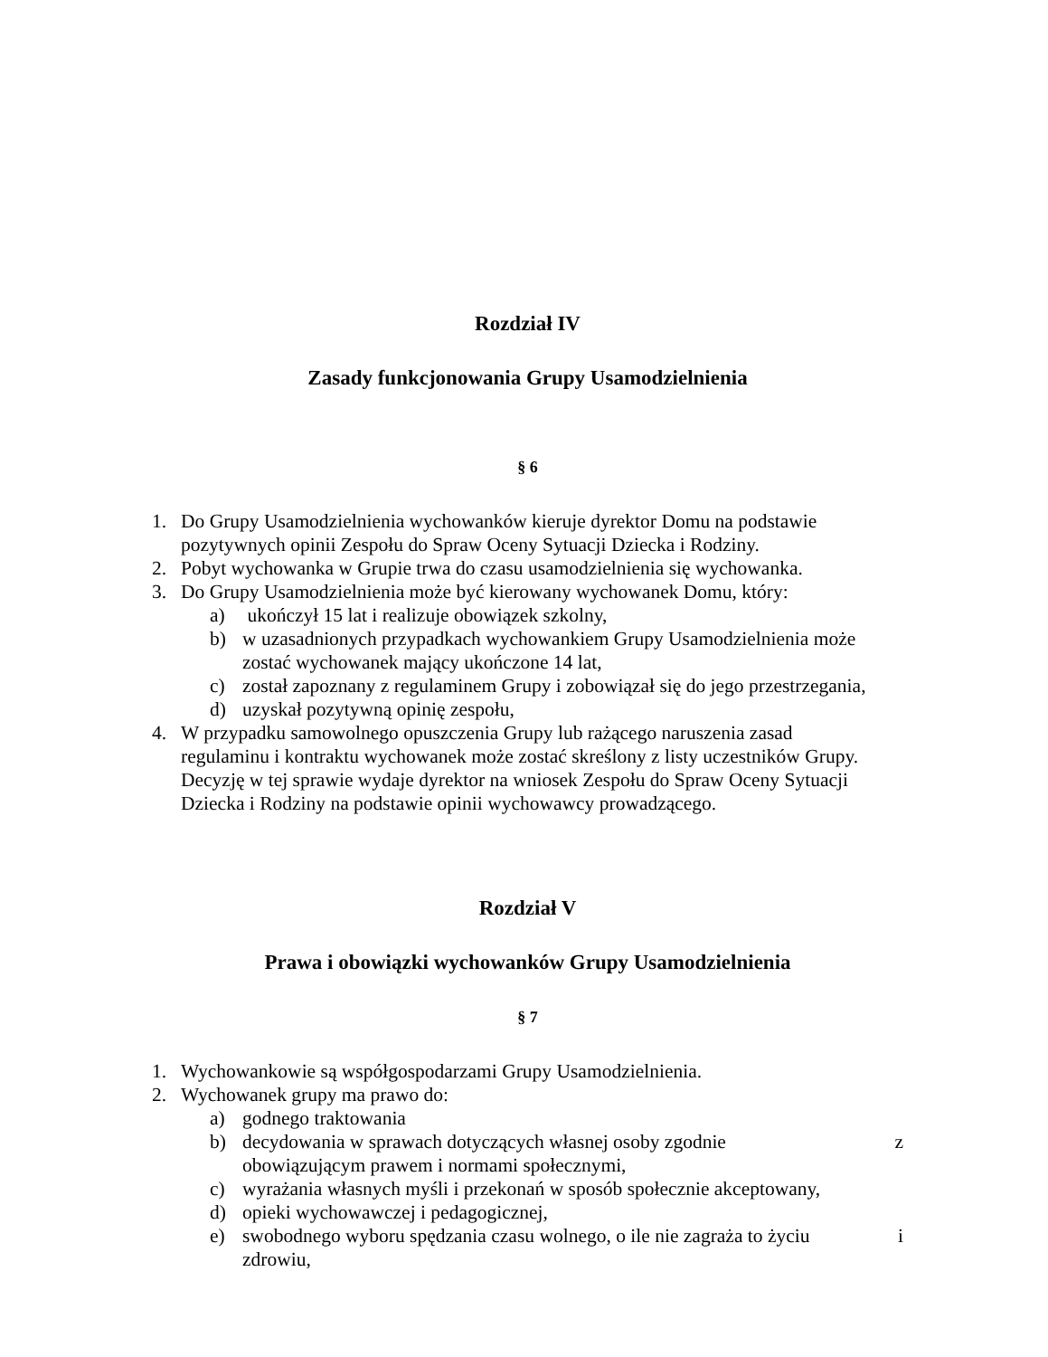Rozdział IV
Zasady funkcjonowania Grupy Usamodzielnienia
§ 6
1. Do Grupy Usamodzielnienia wychowanków kieruje dyrektor Domu na podstawie pozytywnych opinii Zespołu do Spraw Oceny Sytuacji Dziecka i Rodziny.
2. Pobyt wychowanka w Grupie trwa do czasu usamodzielnienia się wychowanka.
3. Do Grupy Usamodzielnienia może być kierowany wychowanek Domu, który:
a) ukończył 15 lat i realizuje obowiązek szkolny,
b) w uzasadnionych przypadkach wychowankiem Grupy Usamodzielnienia może zostać wychowanek mający ukończone 14 lat,
c) został zapoznany z regulaminem Grupy i zobowiązał się do jego przestrzegania,
d) uzyskał pozytywną opinię zespołu,
4. W przypadku samowolnego opuszczenia Grupy lub rażącego naruszenia zasad regulaminu i kontraktu wychowanek może zostać skreślony z listy uczestników Grupy. Decyzję w tej sprawie wydaje dyrektor na wniosek Zespołu do Spraw Oceny Sytuacji Dziecka i Rodziny na podstawie opinii wychowawcy prowadzącego.
Rozdział V
Prawa i obowiązki wychowanków Grupy Usamodzielnienia
§ 7
1. Wychowankowie są współgospodarzami Grupy Usamodzielnienia.
2. Wychowanek grupy ma prawo do:
a) godnego traktowania
b) decydowania w sprawach dotyczących własnej osoby zgodnie z
obowiązującym prawem i normami społecznymi,
c) wyrażania własnych myśli i przekonań w sposób społecznie akceptowany,
d) opieki wychowawczej i pedagogicznej,
e) swobodnego wyboru spędzania czasu wolnego, o ile nie zagraża to życiu i
zdrowiu,